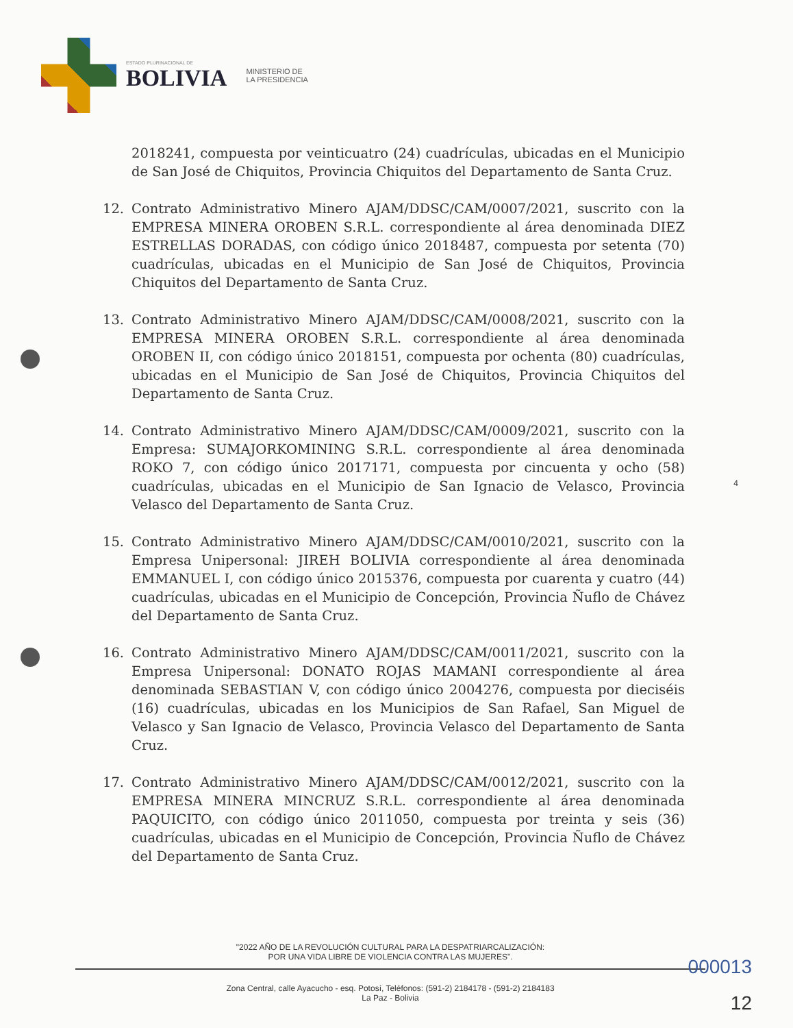ESTADO PLURINACIONAL DE
BOLIVIA
MINISTERIO DE
LA PRESIDENCIA
2018241, compuesta por veinticuatro (24) cuadrículas, ubicadas en el Municipio de San José de Chiquitos, Provincia Chiquitos del Departamento de Santa Cruz.
12. Contrato Administrativo Minero AJAM/DDSC/CAM/0007/2021, suscrito con la EMPRESA MINERA OROBEN S.R.L. correspondiente al área denominada DIEZ ESTRELLAS DORADAS, con código único 2018487, compuesta por setenta (70) cuadrículas, ubicadas en el Municipio de San José de Chiquitos, Provincia Chiquitos del Departamento de Santa Cruz.
13. Contrato Administrativo Minero AJAM/DDSC/CAM/0008/2021, suscrito con la EMPRESA MINERA OROBEN S.R.L. correspondiente al área denominada OROBEN II, con código único 2018151, compuesta por ochenta (80) cuadrículas, ubicadas en el Municipio de San José de Chiquitos, Provincia Chiquitos del Departamento de Santa Cruz.
14. Contrato Administrativo Minero AJAM/DDSC/CAM/0009/2021, suscrito con la Empresa: SUMAJORKOMINING S.R.L. correspondiente al área denominada ROKO 7, con código único 2017171, compuesta por cincuenta y ocho (58) cuadrículas, ubicadas en el Municipio de San Ignacio de Velasco, Provincia Velasco del Departamento de Santa Cruz.
15. Contrato Administrativo Minero AJAM/DDSC/CAM/0010/2021, suscrito con la Empresa Unipersonal: JIREH BOLIVIA correspondiente al área denominada EMMANUEL I, con código único 2015376, compuesta por cuarenta y cuatro (44) cuadrículas, ubicadas en el Municipio de Concepción, Provincia Ñuflo de Chávez del Departamento de Santa Cruz.
16. Contrato Administrativo Minero AJAM/DDSC/CAM/0011/2021, suscrito con la Empresa Unipersonal: DONATO ROJAS MAMANI correspondiente al área denominada SEBASTIAN V, con código único 2004276, compuesta por dieciséis (16) cuadrículas, ubicadas en los Municipios de San Rafael, San Miguel de Velasco y San Ignacio de Velasco, Provincia Velasco del Departamento de Santa Cruz.
17. Contrato Administrativo Minero AJAM/DDSC/CAM/0012/2021, suscrito con la EMPRESA MINERA MINCRUZ S.R.L. correspondiente al área denominada PAQUICITO, con código único 2011050, compuesta por treinta y seis (36) cuadrículas, ubicadas en el Municipio de Concepción, Provincia Ñuflo de Chávez del Departamento de Santa Cruz.
4
"2022 AÑO DE LA REVOLUCIÓN CULTURAL PARA LA DESPATRIARCALIZACIÓN:
POR UNA VIDA LIBRE DE VIOLENCIA CONTRA LAS MUJERES".
Zona Central, calle Ayacucho - esq. Potosí, Teléfonos: (591-2) 2184178 - (591-2) 2184183
La Paz - Bolivia
000013
12